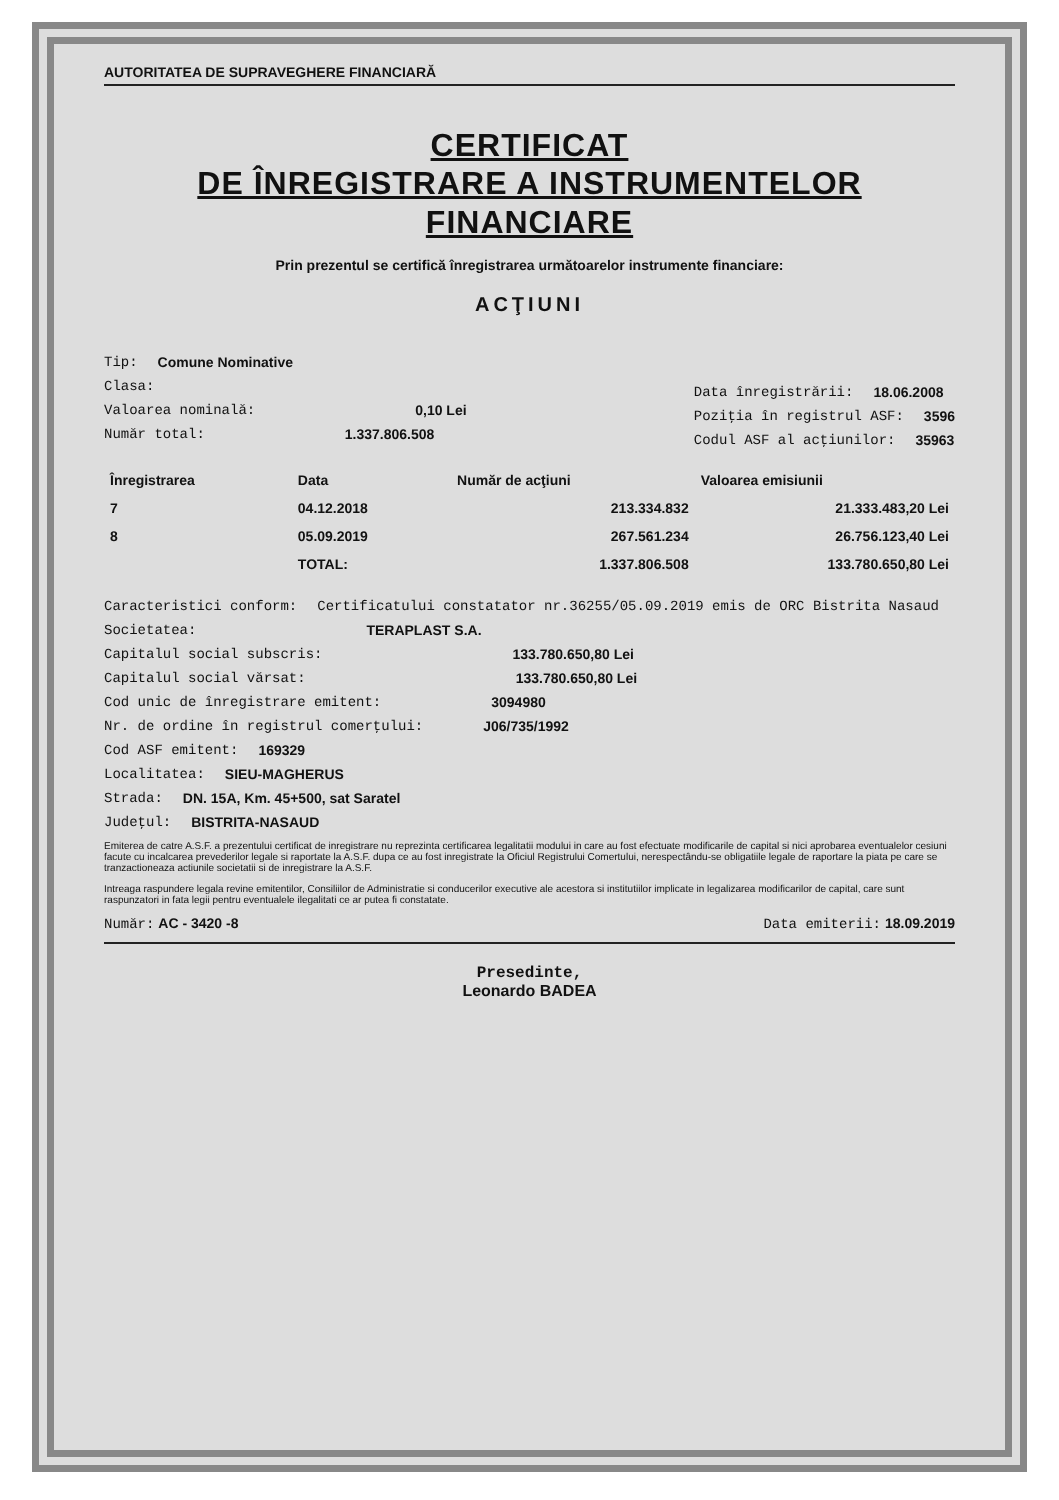AUTORITATEA DE SUPRAVEGHERE FINANCIARĂ
CERTIFICAT
DE ÎNREGISTRARE A INSTRUMENTELOR
FINANCIARE
Prin prezentul se certifică înregistrarea următoarelor instrumente financiare:
ACŢIUNI
Tip: Comune Nominative
Clasa:
Valoarea nominală: 0,10 Lei
Număr total: 1.337.806.508
Data înregistrării: 18.06.2008
Poziţia în registrul ASF: 3596
Codul ASF al acţiunilor: 35963
| Înregistrarea | Data | Număr de acţiuni | Valoarea emisiunii |
| --- | --- | --- | --- |
| 7 | 04.12.2018 | 213.334.832 | 21.333.483,20 Lei |
| 8 | 05.09.2019 | 267.561.234 | 26.756.123,40 Lei |
| | TOTAL: | 1.337.806.508 | 133.780.650,80 Lei |
Caracteristici conform: Certificatului constatator nr.36255/05.09.2019 emis de ORC Bistrita Nasaud
Societatea: TERAPLAST S.A.
Capitalul social subscris: 133.780.650,80 Lei
Capitalul social vărsat: 133.780.650,80 Lei
Cod unic de înregistrare emitent: 3094980
Nr. de ordine în registrul comerţului: J06/735/1992
Cod ASF emitent: 169329
Localitatea: SIEU-MAGHERUS
Strada: DN. 15A, Km. 45+500, sat Saratel
Judeţul: BISTRITA-NASAUD
Emiterea de catre A.S.F. a prezentului certificat de inregistrare nu reprezinta certificarea legalitatii modului in care au fost efectuate modificarile de capital si nici aprobarea eventualelor cesiuni facute cu incalcarea prevederilor legale si raportate la A.S.F. dupa ce au fost inregistrate la Oficiul Registrului Comertului, nerespectându-se obligatiile legale de raportare la piata pe care se tranzactioneaza actiunile societatii si de inregistrare la A.S.F.
Intreaga raspundere legala revine emitentilor, Consiliilor de Administratie si conducerilor executive ale acestora si institutiilor implicate in legalizarea modificarilor de capital, care sunt raspunzatori in fata legii pentru eventualele ilegalitati ce ar putea fi constatate.
Număr: AC - 3420 -8 Data emiterii: 18.09.2019
Presedinte,
Leonardo BADEA